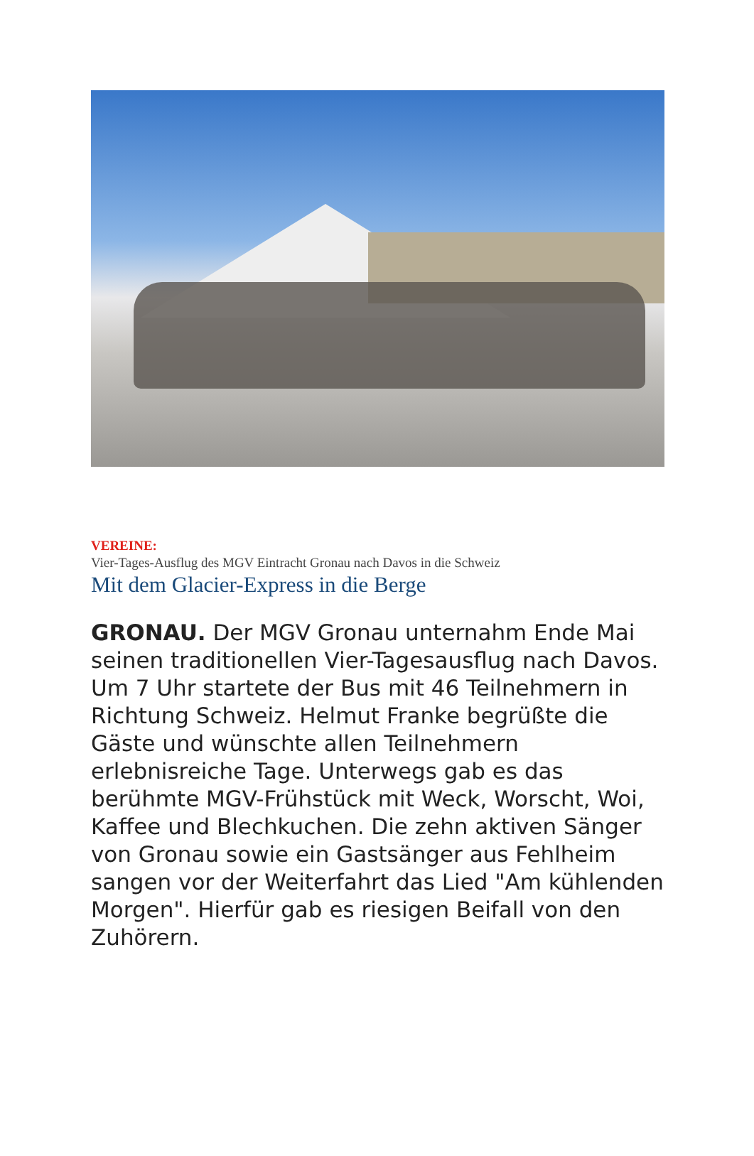VEREINE:
Vier-Tages-Ausflug des MGV Eintracht Gronau nach Davos in die Schweiz
Mit dem Glacier-Express in die Berge
GRONAU. Der MGV Gronau unternahm Ende Mai seinen traditionellen Vier-Tagesausflug nach Davos. Um 7 Uhr startete der Bus mit 46 Teilnehmern in Richtung Schweiz. Helmut Franke begrüßte die Gäste und wünschte allen Teilnehmern erlebnisreiche Tage. Unterwegs gab es das berühmte MGV-Frühstück mit Weck, Worscht, Woi, Kaffee und Blechkuchen. Die zehn aktiven Sänger von Gronau sowie ein Gastsänger aus Fehlheim sangen vor der Weiterfahrt das Lied "Am kühlenden Morgen". Hierfür gab es riesigen Beifall von den Zuhörern.